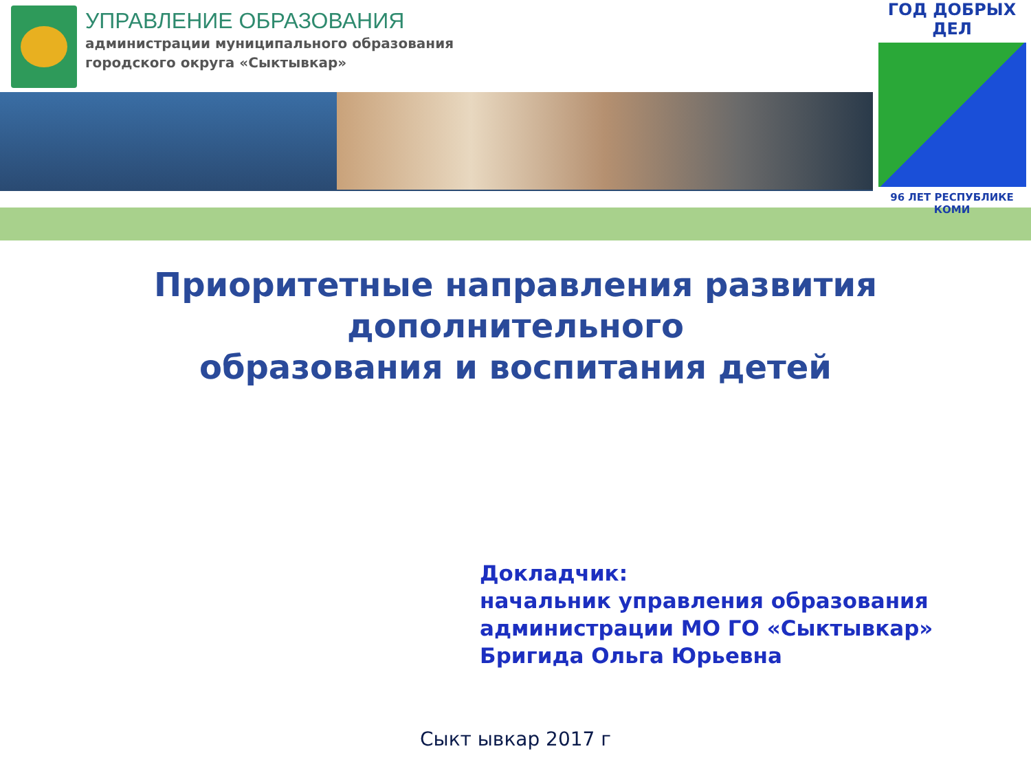УПРАВЛЕНИЕ ОБРАЗОВАНИЯ
администрации муниципального образования
городского округа «Сыктывкар»
ГОД ДОБРЫХ ДЕЛ
96 ЛЕТ РЕСПУБЛИКЕ КОМИ
Приоритетные направления развития
дополнительного
образования и воспитания детей
Докладчик:
начальник управления образования
администрации МО ГО «Сыктывкар»
Бригида Ольга Юрьевна
Сыкт ывкар 2017 г